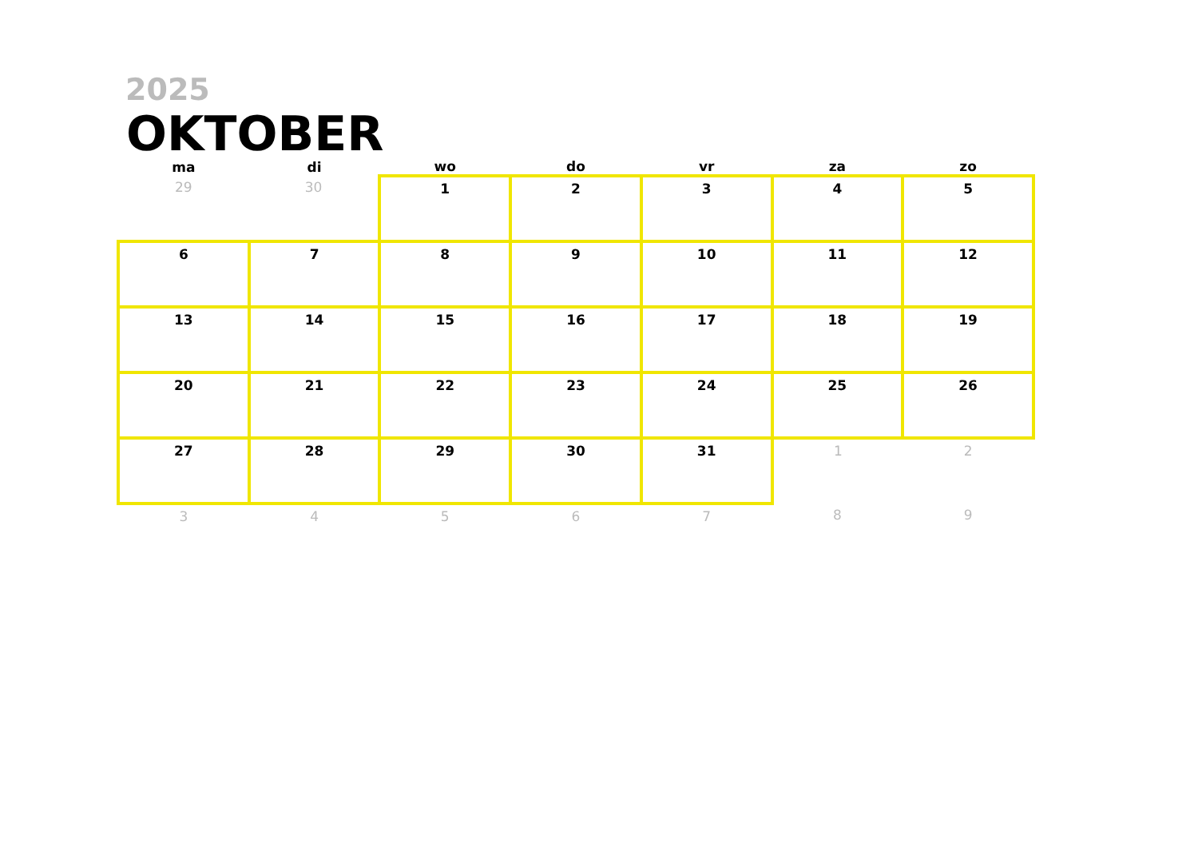2025
OKTOBER
| ma | di | wo | do | vr | za | zo |
| --- | --- | --- | --- | --- | --- | --- |
| 29 | 30 | 1 | 2 | 3 | 4 | 5 |
| 6 | 7 | 8 | 9 | 10 | 11 | 12 |
| 13 | 14 | 15 | 16 | 17 | 18 | 19 |
| 20 | 21 | 22 | 23 | 24 | 25 | 26 |
| 27 | 28 | 29 | 30 | 31 | 1 | 2 |
| 3 | 4 | 5 | 6 | 7 | 8 | 9 |